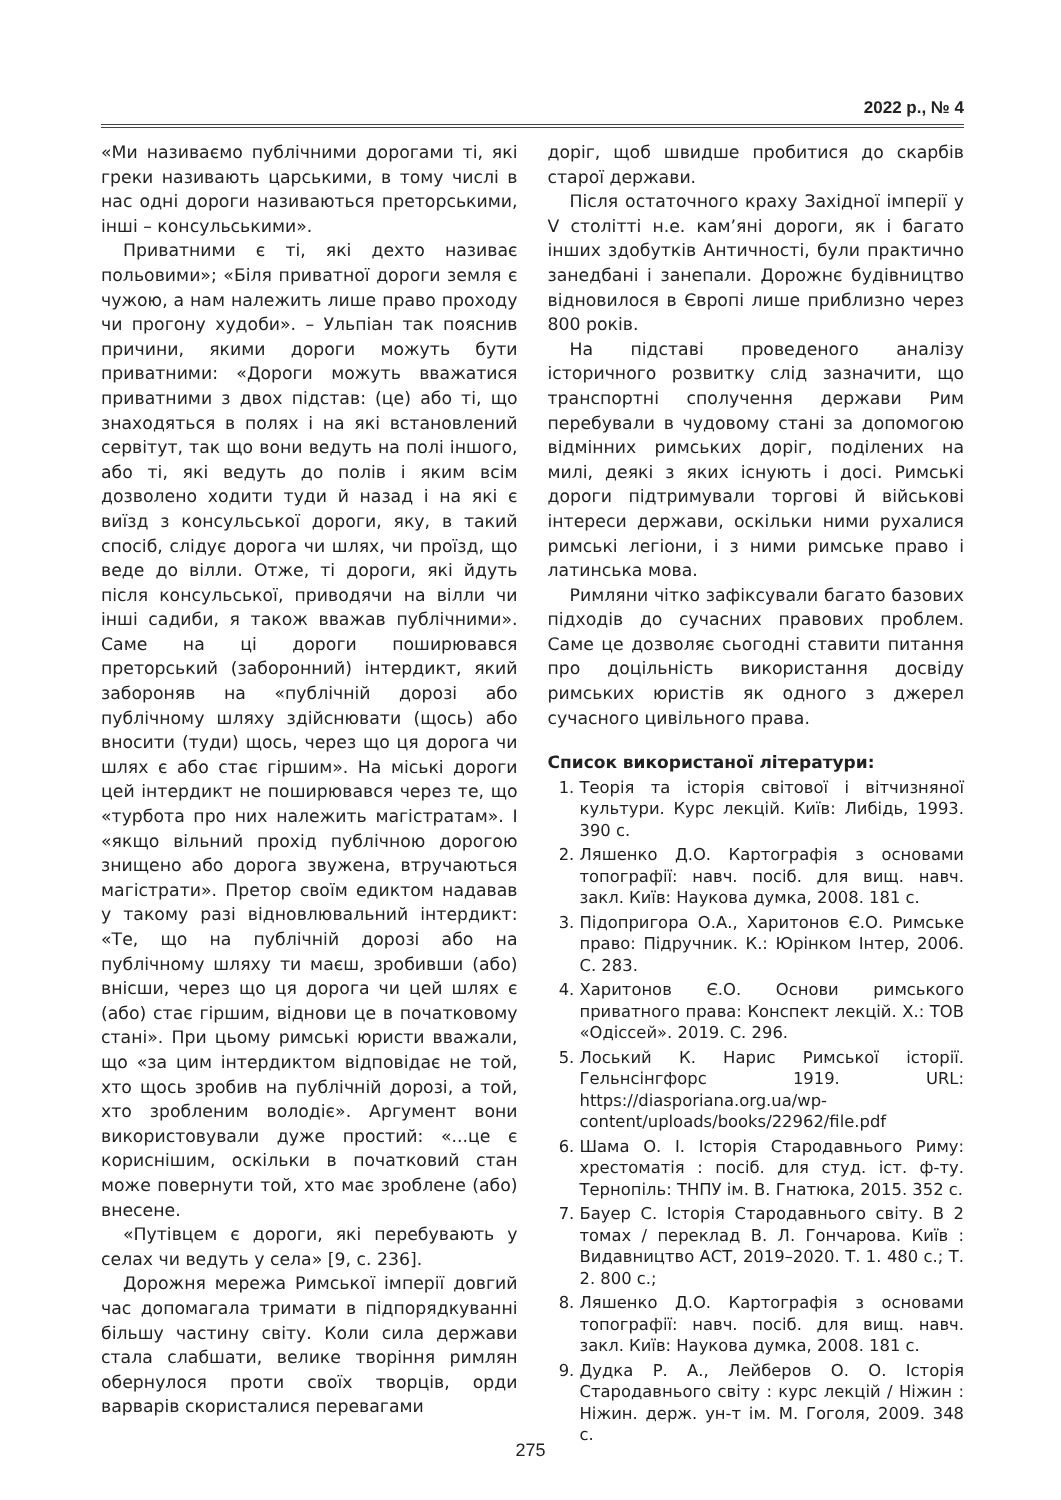2022 р., № 4
«Ми називаємо публічними дорогами ті, які греки називають царськими, в тому числі в нас одні дороги називаються преторськими, інші – консульськими».
Приватними є ті, які дехто називає польовими»; «Біля приватної дороги земля є чужою, а нам належить лише право проходу чи прогону худоби». – Ульпіан так пояснив причини, якими дороги можуть бути приватними: «Дороги можуть вважатися приватними з двох підстав: (це) або ті, що знаходяться в полях і на які встановлений сервітут, так що вони ведуть на полі іншого, або ті, які ведуть до полів і яким всім дозволено ходити туди й назад і на які є виїзд з консульської дороги, яку, в такий спосіб, слідує дорога чи шлях, чи проїзд, що веде до вілли. Отже, ті дороги, які йдуть після консульської, приводячи на вілли чи інші садиби, я також вважав публічними». Саме на ці дороги поширювався преторський (заборонний) інтердикт, який забороняв на «публічній дорозі або публічному шляху здійснювати (щось) або вносити (туди) щось, через що ця дорога чи шлях є або стає гіршим». На міські дороги цей інтердикт не поширювався через те, що «турбота про них належить магістратам». І «якщо вільний прохід публічною дорогою знищено або дорога звужена, втручаються магістрати». Претор своїм едиктом надавав у такому разі відновлювальний інтердикт: «Те, що на публічній дорозі або на публічному шляху ти маєш, зробивши (або) внісши, через що ця дорога чи цей шлях є (або) стає гіршим, віднови це в початковому стані». При цьому римські юристи вважали, що «за цим інтердиктом відповідає не той, хто щось зробив на публічній дорозі, а той, хто зробленим володіє». Аргумент вони використовували дуже простий: «...це є кориснішим, оскільки в початковий стан може повернути той, хто має зроблене (або) внесене.
«Путівцем є дороги, які перебувають у селах чи ведуть у села» [9, с. 236].
Дорожня мережа Римської імперії довгий час допомагала тримати в підпорядкуванні більшу частину світу. Коли сила держави стала слабшати, велике творіння римлян обернулося проти своїх творців, орди варварів скористалися перевагами
доріг, щоб швидше пробитися до скарбів старої держави.
Після остаточного краху Західної імперії у V столітті н.е. кам’яні дороги, як і багато інших здобутків Античності, були практично занедбані і занепали. Дорожнє будівництво відновилося в Європі лише приблизно через 800 років.
На підставі проведеного аналізу історичного розвитку слід зазначити, що транспортні сполучення держави Рим перебували в чудовому стані за допомогою відмінних римських доріг, поділених на милі, деякі з яких існують і досі. Римські дороги підтримували торгові й військові інтереси держави, оскільки ними рухалися римські легіони, і з ними римське право і латинська мова.
Римляни чітко зафіксували багато базових підходів до сучасних правових проблем. Саме це дозволяє сьогодні ставити питання про доцільність використання досвіду римських юристів як одного з джерел сучасного цивільного права.
Список використаної літератури:
1. Теорія та історія світової і вітчизняної культури. Курс лекцій. Київ: Либідь, 1993. 390 с.
2. Ляшенко Д.О. Картографія з основами топографії: навч. посіб. для вищ. навч. закл. Київ: Наукова думка, 2008. 181 с.
3. Підопригора О.А., Харитонов Є.О. Римське право: Підручник. К.: Юрінком Інтер, 2006. С. 283.
4. Харитонов Є.О. Основи римського приватного права: Конспект лекцій. Х.: ТОВ «Одіссей». 2019. С. 296.
5. Лоський К. Нарис Римської історії. Гельнсінгфорс 1919. URL: https://diasporiana.org.ua/wp-content/uploads/books/22962/file.pdf
6. Шама О. І. Історія Стародавнього Риму: хрестоматія : посіб. для студ. іст. ф-ту. Тернопіль: ТНПУ ім. В. Гнатюка, 2015. 352 с.
7. Бауер С. Історія Стародавнього світу. В 2 томах / переклад В. Л. Гончарова. Київ : Видавництво АСТ, 2019–2020. Т. 1. 480 с.; Т. 2. 800 с.;
8. Ляшенко Д.О. Картографія з основами топографії: навч. посіб. для вищ. навч. закл. Київ: Наукова думка, 2008. 181 с.
9. Дудка Р. А., Лейберов О. О. Історія Стародавнього світу : курс лекцій / Ніжин : Ніжин. держ. ун-т ім. М. Гоголя, 2009. 348 с.
275